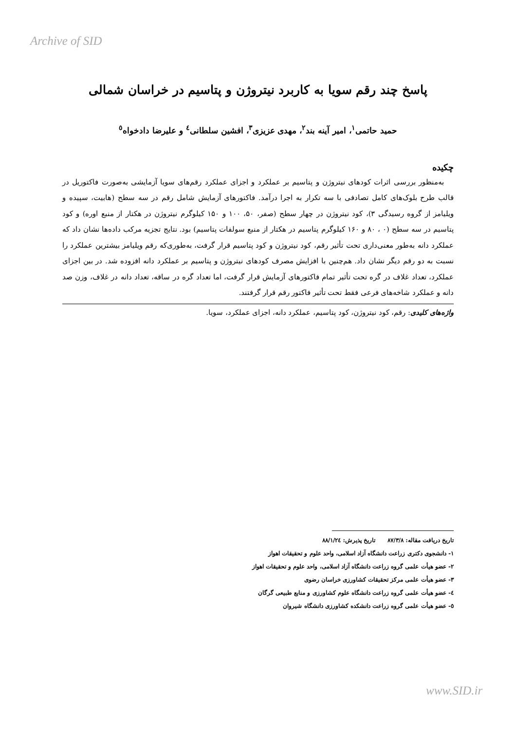Archive of SID
پاسخ چند رقم سویا به کاربرد نیتروژن و پتاسیم در خراسان شمالی
حمید حاتمی<sup>۱</sup>، امیر آینه بند<sup>۲</sup>، مهدی عزیزی<sup>۳</sup>، افشین سلطانی<sup>٤</sup> و علیرضا دادخواه<sup>٥</sup>
چکیده
به‌منظور بررسی اثرات کودهای نیتروژن و پتاسیم بر عملکرد و اجزای عملکرد رقم‌های سویا آزمایشی به‌صورت فاکتوریل در قالب طرح بلوک‌های کامل تصادفی با سه تکرار به اجرا درآمد. فاکتورهای آزمایش شامل رقم در سه سطح (هابیت، سپیده و ویلیامز از گروه رسیدگی ۳)، کود نیتروژن در چهار سطح (صفر، ۵۰، ۱۰۰ و ۱۵۰ کیلوگرم نیتروژن در هکتار از منبع اوره) و کود پتاسیم در سه سطح (۰ ، ۸۰ و ۱۶۰ کیلوگرم پتاسیم در هکتار از منبع سولفات پتاسیم) بود. نتایج تجزیه مرکب داده‌ها نشان داد که عملکرد دانه به‌طور معنی‌داری تحت تأثیر رقم، کود نیتروژن و کود پتاسیم قرار گرفت، به‌طوری‌که رقم ویلیامز بیشترین عملکرد را نسبت به دو رقم دیگر نشان داد. هم‌چنین با افزایش مصرف کودهای نیتروژن و پتاسیم بر عملکرد دانه افزوده شد. در بین اجزای عملکرد، تعداد غلاف در گره تحت تأثیر تمام فاکتورهای آزمایش قرار گرفت، اما تعداد گره در ساقه، تعداد دانه در غلاف، وزن صد دانه و عملکرد شاخه‌های فرعی فقط تحت تأثیر فاکتور رقم قرار گرفتند.
واژه‌های کلیدی: رقم، کود نیتروژن، کود پتاسیم، عملکرد دانه، اجزای عملکرد، سویا.
تاریخ دریافت مقاله: ۸۷/۳/۸ تاریخ پذیرش: ۸۸/۱/۲٤
۱- دانشجوی دکتری زراعت دانشگاه آزاد اسلامی، واحد علوم و تحقیقات اهواز
۲- عضو هیأت علمی گروه زراعت دانشگاه آزاد اسلامی، واحد علوم و تحقیقات اهواز
۳- عضو هیأت علمی مرکز تحقیقات کشاورزی خراسان رضوی
٤- عضو هیأت علمی گروه زراعت دانشگاه علوم کشاورزی و منابع طبیعی گرگان
٥- عضو هیأت علمی گروه زراعت دانشکده کشاورزی دانشگاه شیروان
www.SID.ir